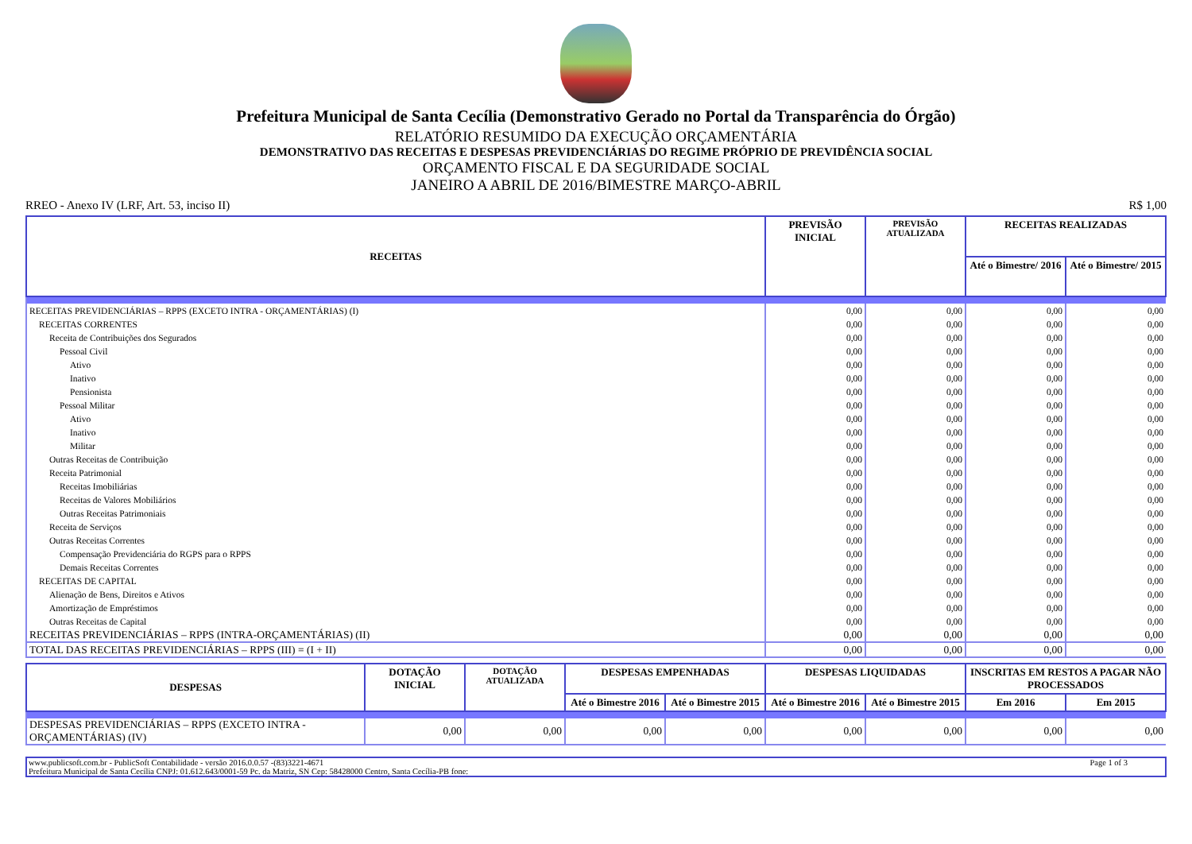Prefeitura Municipal de Santa Cecília (Demonstrativo Gerado no Portal da Transparência do Órgão)
RELATÓRIO RESUMIDO DA EXECUÇÃO ORÇAMENTÁRIA
DEMONSTRATIVO DAS RECEITAS E DESPESAS PREVIDENCIÁRIAS DO REGIME PRÓPRIO DE PREVIDÊNCIA SOCIAL
ORÇAMENTO FISCAL E DA SEGURIDADE SOCIAL
JANEIRO A ABRIL DE 2016/BIMESTRE MARÇO-ABRIL
RREO - Anexo IV (LRF, Art. 53, inciso II) R$ 1,00
| RECEITAS | PREVISÃO INICIAL | PREVISÃO ATUALIZADA | RECEITAS REALIZADAS | |
| --- | --- | --- | --- | --- |
| | | | Até o Bimestre/ 2016 | Até o Bimestre/ 2015 |
| RECEITAS PREVIDENCIÁRIAS – RPPS (EXCETO INTRA - ORÇAMENTÁRIAS) (I) | 0,00 | 0,00 | 0,00 | 0,00 |
| RECEITAS CORRENTES | 0,00 | 0,00 | 0,00 | 0,00 |
| Receita de Contribuições dos Segurados | 0,00 | 0,00 | 0,00 | 0,00 |
| Pessoal Civil | 0,00 | 0,00 | 0,00 | 0,00 |
| Ativo | 0,00 | 0,00 | 0,00 | 0,00 |
| Inativo | 0,00 | 0,00 | 0,00 | 0,00 |
| Pensionista | 0,00 | 0,00 | 0,00 | 0,00 |
| Pessoal Militar | 0,00 | 0,00 | 0,00 | 0,00 |
| Ativo | 0,00 | 0,00 | 0,00 | 0,00 |
| Inativo | 0,00 | 0,00 | 0,00 | 0,00 |
| Militar | 0,00 | 0,00 | 0,00 | 0,00 |
| Outras Receitas de Contribuição | 0,00 | 0,00 | 0,00 | 0,00 |
| Receita Patrimonial | 0,00 | 0,00 | 0,00 | 0,00 |
| Receitas Imobiliárias | 0,00 | 0,00 | 0,00 | 0,00 |
| Receitas de Valores Mobiliários | 0,00 | 0,00 | 0,00 | 0,00 |
| Outras Receitas Patrimoniais | 0,00 | 0,00 | 0,00 | 0,00 |
| Receita de Serviços | 0,00 | 0,00 | 0,00 | 0,00 |
| Outras Receitas Correntes | 0,00 | 0,00 | 0,00 | 0,00 |
| Compensação Previdenciária do RGPS para o RPPS | 0,00 | 0,00 | 0,00 | 0,00 |
| Demais Receitas Correntes | 0,00 | 0,00 | 0,00 | 0,00 |
| RECEITAS DE CAPITAL | 0,00 | 0,00 | 0,00 | 0,00 |
| Alienação de Bens, Direitos e Ativos | 0,00 | 0,00 | 0,00 | 0,00 |
| Amortização de Empréstimos | 0,00 | 0,00 | 0,00 | 0,00 |
| Outras Receitas de Capital | 0,00 | 0,00 | 0,00 | 0,00 |
| RECEITAS PREVIDENCIÁRIAS – RPPS (INTRA-ORÇAMENTÁRIAS) (II) | 0,00 | 0,00 | 0,00 | 0,00 |
| TOTAL DAS RECEITAS PREVIDENCIÁRIAS – RPPS (III) = (I + II) | 0,00 | 0,00 | 0,00 | 0,00 |
| DESPESAS | DOTAÇÃO INICIAL | DOTAÇÃO ATUALIZADA | DESPESAS EMPENHADAS | | DESPESAS LIQUIDADAS | | INSCRITAS EM RESTOS A PAGAR NÃO PROCESSADOS | |
| --- | --- | --- | --- | --- | --- | --- | --- | --- |
| | | | Até o Bimestre 2016 | Até o Bimestre 2015 | Até o Bimestre 2016 | Até o Bimestre 2015 | Em 2016 | Em 2015 |
| DESPESAS PREVIDENCIÁRIAS – RPPS (EXCETO INTRA - ORÇAMENTÁRIAS) (IV) | 0,00 | 0,00 | 0,00 | 0,00 | 0,00 | 0,00 | 0,00 | 0,00 |
www.publicsoft.com.br - PublicSoft Contabilidade - versão 2016.0.0.57 -(83)3221-4671 Page 1 of 3 Prefeitura Municipal de Santa Cecília CNPJ: 01.612.643/0001-59 Pc. da Matriz, SN Cep: 58428000 Centro, Santa Cecília-PB fone: